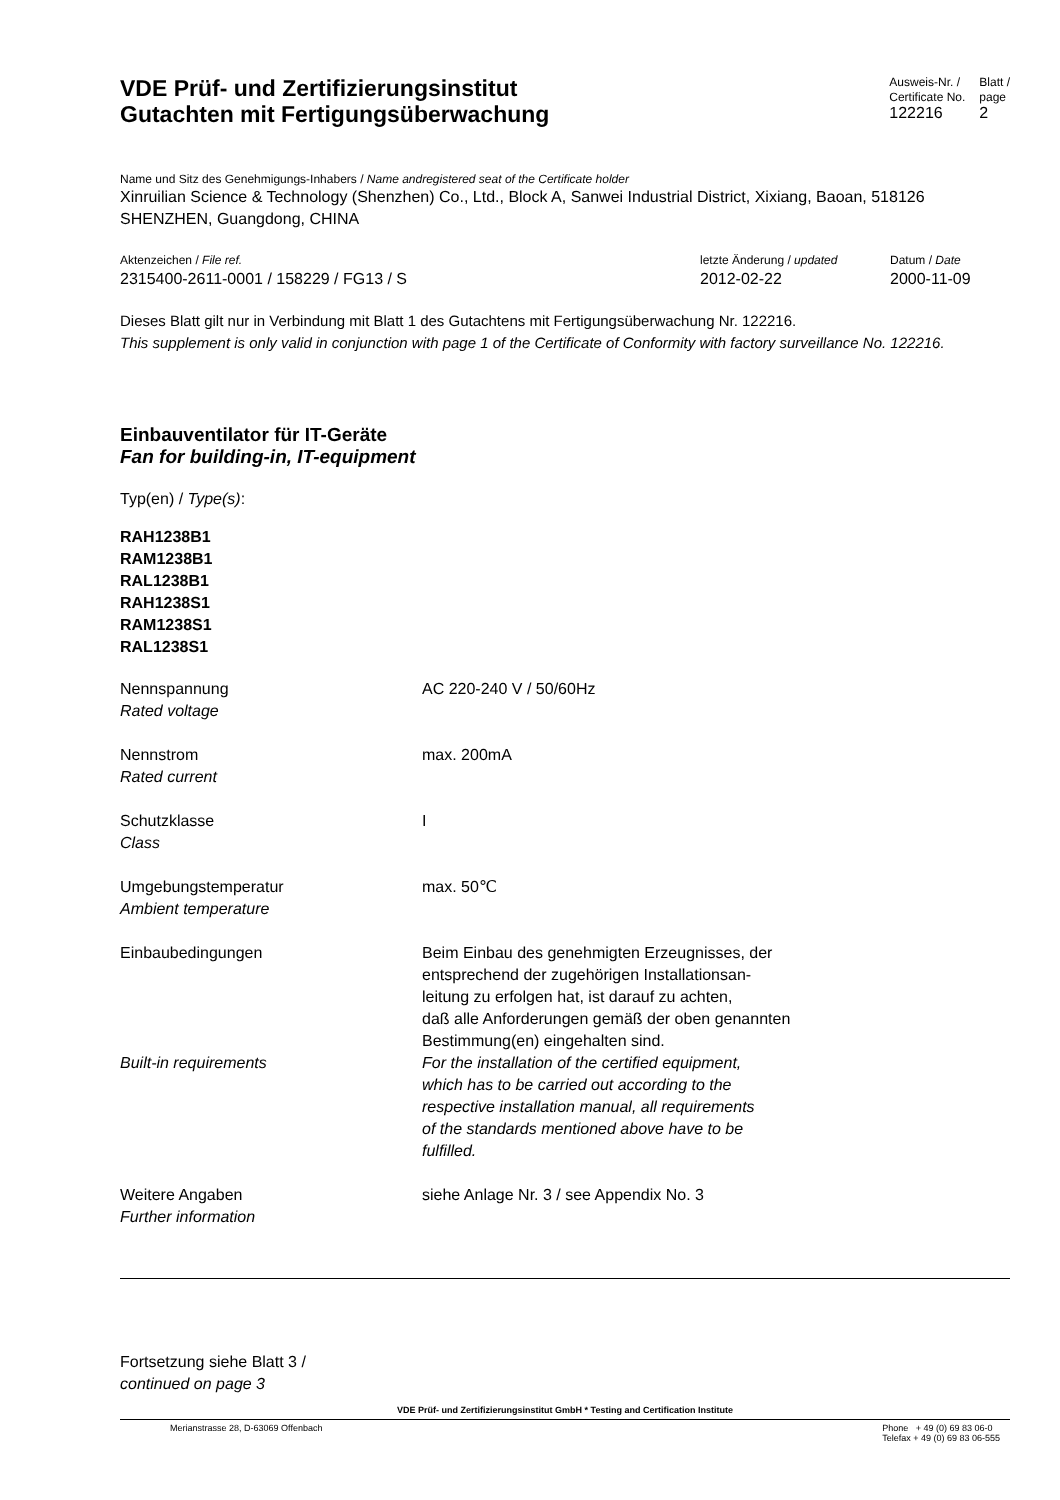VDE Prüf- und Zertifizierungsinstitut
Gutachten mit Fertigungsüberwachung
Ausweis-Nr. /
Certificate No.
122216
Blatt /
page
2
Name und Sitz des Genehmigungs-Inhabers / Name andregistered seat of the Certificate holder
Xinruilian Science & Technology (Shenzhen) Co., Ltd., Block A, Sanwei Industrial District, Xixiang, Baoan, 518126 SHENZHEN, Guangdong, CHINA
Aktenzeichen / File ref.
2315400-2611-0001 / 158229 / FG13 / S
letzte Änderung / updated
2012-02-22
Datum / Date
2000-11-09
Dieses Blatt gilt nur in Verbindung mit Blatt 1 des Gutachtens mit Fertigungsüberwachung Nr. 122216.
This supplement is only valid in conjunction with page 1 of the Certificate of Conformity with factory surveillance No. 122216.
Einbauventilator für IT-Geräte
Fan for building-in, IT-equipment
Typ(en) / Type(s):
RAH1238B1
RAM1238B1
RAL1238B1
RAH1238S1
RAM1238S1
RAL1238S1
Nennspannung
Rated voltage
AC 220-240 V / 50/60Hz
Nennstrom
Rated current
max. 200mA
Schutzklasse
Class
I
Umgebungstemperatur
Ambient temperature
max. 50℃
Einbaubedingungen Beim Einbau des genehmigten Erzeugnisses, der
entsprechend der zugehörigen Installationsan-
leitung zu erfolgen hat, ist darauf zu achten,
daß alle Anforderungen gemäß der oben genannten
Bestimmung(en) eingehalten sind.
Built-in requirements For the installation of the certified equipment,
which has to be carried out according to the
respective installation manual, all requirements
of the standards mentioned above have to be
fulfilled.
Weitere Angaben
Further information
siehe Anlage Nr. 3 / see Appendix No. 3
Fortsetzung siehe Blatt 3 /
continued on page 3
VDE Prüf- und Zertifizierungsinstitut GmbH * Testing and Certification Institute
Merianstrasse 28, D-63069 Offenbach
Phone + 49 (0) 69 83 06-0
Telefax + 49 (0) 69 83 06-555